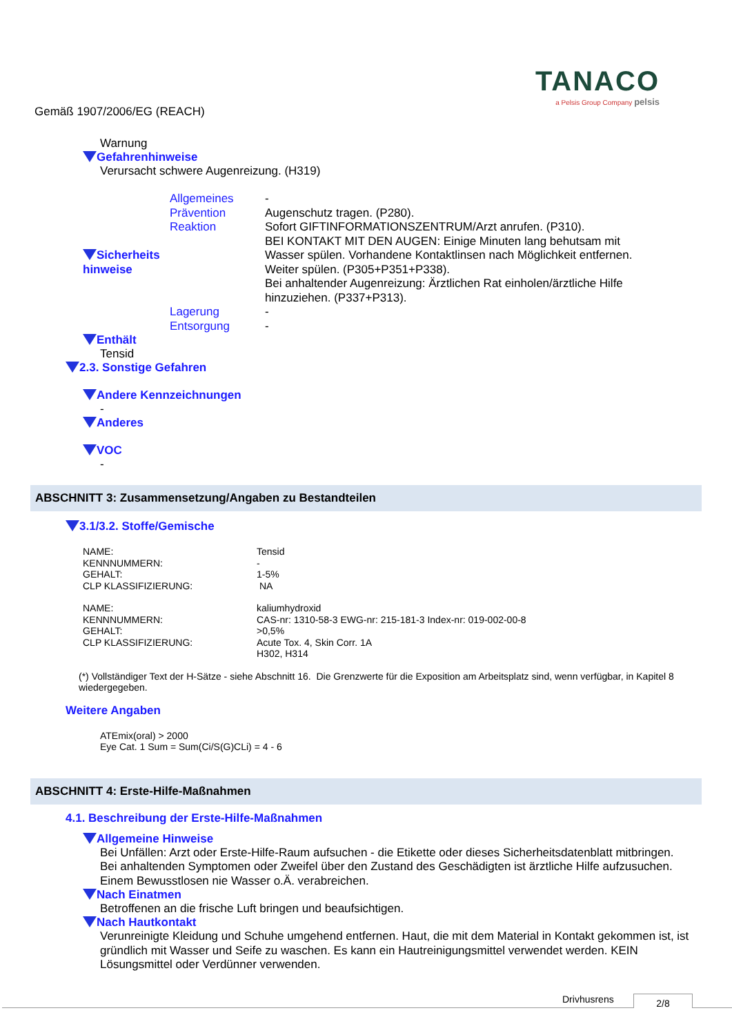TANACO
a Pelsis Group Company pelsis
Gemäß 1907/2006/EG (REACH)
Warnung
Gefahrenhinweise
Verursacht schwere Augenreizung. (H319)
| Sicherheits hinweise | Allgemeines | - |
| | Prävention | Augenschutz tragen. (P280). |
| | Reaktion | Sofort GIFTINFORMATIONSZENTRUM/Arzt anrufen. (P310). BEI KONTAKT MIT DEN AUGEN: Einige Minuten lang behutsam mit Wasser spülen. Vorhandene Kontaktlinsen nach Möglichkeit entfernen. Weiter spülen. (P305+P351+P338). Bei anhaltender Augenreizung: Ärztlichen Rat einholen/ärztliche Hilfe hinzuziehen. (P337+P313). |
| | Lagerung | - |
| | Entsorgung | - |
Enthält
Tensid
2.3. Sonstige Gefahren
Andere Kennzeichnungen
-
Anderes
VOC
-
ABSCHNITT 3: Zusammensetzung/Angaben zu Bestandteilen
3.1/3.2. Stoffe/Gemische
| NAME: | Tensid |
| KENNNUMMERN: | - |
| GEHALT: | 1-5% |
| CLP KLASSIFIZIERUNG: | NA |
| NAME: | kaliumhydroxid |
| KENNNUMMERN: | CAS-nr: 1310-58-3 EWG-nr: 215-181-3 Index-nr: 019-002-00-8 |
| GEHALT: | >0,5% |
| CLP KLASSIFIZIERUNG: | Acute Tox. 4, Skin Corr. 1A H302, H314 |
(*) Vollständiger Text der H-Sätze - siehe Abschnitt 16. Die Grenzwerte für die Exposition am Arbeitsplatz sind, wenn verfügbar, in Kapitel 8 wiedergegeben.
Weitere Angaben
ATEmix(oral) > 2000
Eye Cat. 1 Sum = Sum(Ci/S(G)CLi) = 4 - 6
ABSCHNITT 4: Erste-Hilfe-Maßnahmen
4.1. Beschreibung der Erste-Hilfe-Maßnahmen
Allgemeine Hinweise
Bei Unfällen: Arzt oder Erste-Hilfe-Raum aufsuchen - die Etikette oder dieses Sicherheitsdatenblatt mitbringen. Bei anhaltenden Symptomen oder Zweifel über den Zustand des Geschädigten ist ärztliche Hilfe aufzusuchen. Einem Bewusstlosen nie Wasser o.Ä. verabreichen.
Nach Einatmen
Betroffenen an die frische Luft bringen und beaufsichtigen.
Nach Hautkontakt
Verunreinigte Kleidung und Schuhe umgehend entfernen. Haut, die mit dem Material in Kontakt gekommen ist, ist gründlich mit Wasser und Seife zu waschen. Es kann ein Hautreinigungsmittel verwendet werden. KEIN Lösungsmittel oder Verdünner verwenden.
Drivhusrens 2/8